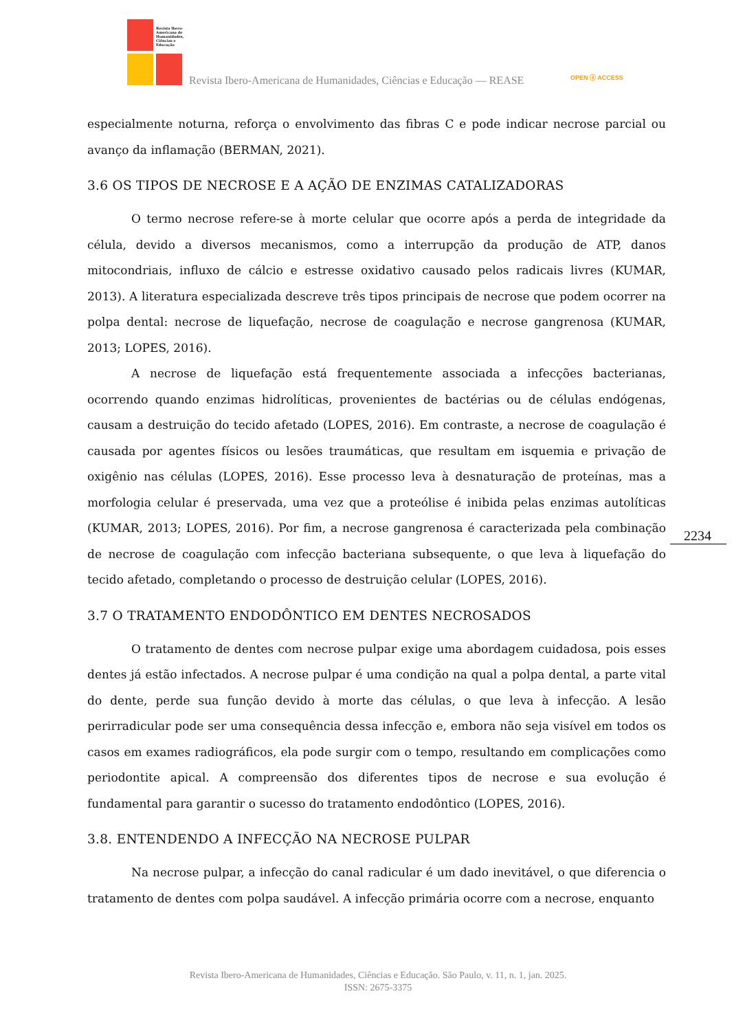Revista Ibero-Americana de Humanidades, Ciências e Educação
Revista Ibero-Americana de Humanidades, Ciências e Educação — REASE OPEN ⓐ ACCESS
especialmente noturna, reforça o envolvimento das fibras C e pode indicar necrose parcial ou avanço da inflamação (BERMAN, 2021).
3.6 OS TIPOS DE NECROSE E A AÇÃO DE ENZIMAS CATALIZADORAS
O termo necrose refere-se à morte celular que ocorre após a perda de integridade da célula, devido a diversos mecanismos, como a interrupção da produção de ATP, danos mitocondriais, influxo de cálcio e estresse oxidativo causado pelos radicais livres (KUMAR, 2013). A literatura especializada descreve três tipos principais de necrose que podem ocorrer na polpa dental: necrose de liquefação, necrose de coagulação e necrose gangrenosa (KUMAR, 2013; LOPES, 2016).
A necrose de liquefação está frequentemente associada a infecções bacterianas, ocorrendo quando enzimas hidrolíticas, provenientes de bactérias ou de células endógenas, causam a destruição do tecido afetado (LOPES, 2016). Em contraste, a necrose de coagulação é causada por agentes físicos ou lesões traumáticas, que resultam em isquemia e privação de oxigênio nas células (LOPES, 2016). Esse processo leva à desnaturação de proteínas, mas a morfologia celular é preservada, uma vez que a proteólise é inibida pelas enzimas autolíticas (KUMAR, 2013; LOPES, 2016). Por fim, a necrose gangrenosa é caracterizada pela combinação de necrose de coagulação com infecção bacteriana subsequente, o que leva à liquefação do tecido afetado, completando o processo de destruição celular (LOPES, 2016).
3.7 O TRATAMENTO ENDODÔNTICO EM DENTES NECROSADOS
O tratamento de dentes com necrose pulpar exige uma abordagem cuidadosa, pois esses dentes já estão infectados. A necrose pulpar é uma condição na qual a polpa dental, a parte vital do dente, perde sua função devido à morte das células, o que leva à infecção. A lesão perirradicular pode ser uma consequência dessa infecção e, embora não seja visível em todos os casos em exames radiográficos, ela pode surgir com o tempo, resultando em complicações como periodontite apical. A compreensão dos diferentes tipos de necrose e sua evolução é fundamental para garantir o sucesso do tratamento endodôntico (LOPES, 2016).
3.8. ENTENDENDO A INFECÇÃO NA NECROSE PULPAR
Na necrose pulpar, a infecção do canal radicular é um dado inevitável, o que diferencia o tratamento de dentes com polpa saudável. A infecção primária ocorre com a necrose, enquanto
2234
Revista Ibero-Americana de Humanidades, Ciências e Educação. São Paulo, v. 11, n. 1, jan. 2025.
ISSN: 2675-3375